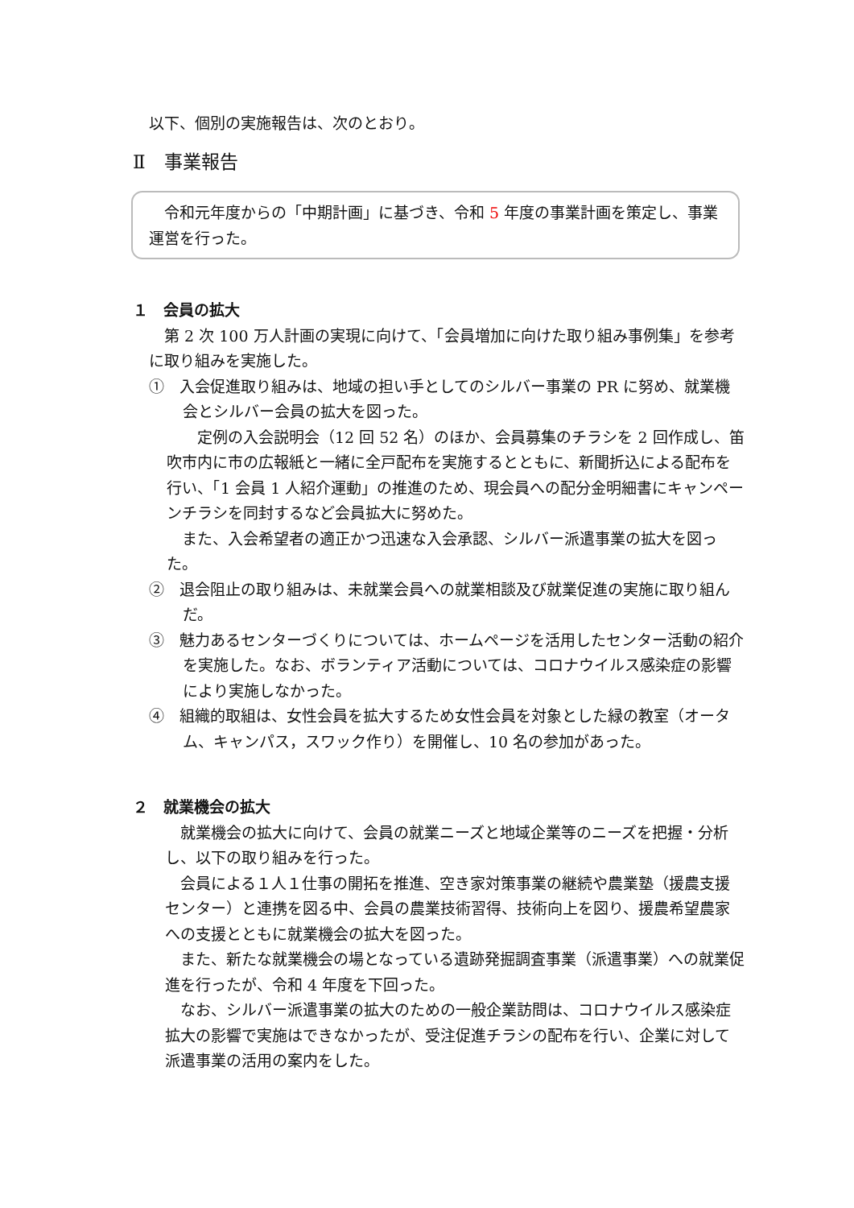以下、個別の実施報告は、次のとおり。
Ⅱ　事業報告
　令和元年度からの「中期計画」に基づき、令和 5 年度の事業計画を策定し、事業運営を行った。
１　会員の拡大
　第 2 次 100 万人計画の実現に向けて、「会員増加に向けた取り組み事例集」を参考に取り組みを実施した。
①　入会促進取り組みは、地域の担い手としてのシルバー事業の PR に努め、就業機会とシルバー会員の拡大を図った。
　　定例の入会説明会（12 回 52 名）のほか、会員募集のチラシを 2 回作成し、笛吹市内に市の広報紙と一緒に全戸配布を実施するとともに、新聞折込による配布を行い、「1 会員 1 人紹介運動」の推進のため、現会員への配分金明細書にキャンペーンチラシを同封するなど会員拡大に努めた。
　また、入会希望者の適正かつ迅速な入会承認、シルバー派遣事業の拡大を図った。
②　退会阻止の取り組みは、未就業会員への就業相談及び就業促進の実施に取り組んだ。
③　魅力あるセンターづくりについては、ホームページを活用したセンター活動の紹介を実施した。なお、ボランティア活動については、コロナウイルス感染症の影響により実施しなかった。
④　組織的取組は、女性会員を拡大するため女性会員を対象とした緑の教室（オータム、キャンパス，スワック作り）を開催し、10 名の参加があった。
２　就業機会の拡大
　就業機会の拡大に向けて、会員の就業ニーズと地域企業等のニーズを把握・分析し、以下の取り組みを行った。
　会員による１人１仕事の開拓を推進、空き家対策事業の継続や農業塾（援農支援センター）と連携を図る中、会員の農業技術習得、技術向上を図り、援農希望農家への支援とともに就業機会の拡大を図った。
　また、新たな就業機会の場となっている遺跡発掘調査事業（派遣事業）への就業促進を行ったが、令和 4 年度を下回った。
　なお、シルバー派遣事業の拡大のための一般企業訪問は、コロナウイルス感染症拡大の影響で実施はできなかったが、受注促進チラシの配布を行い、企業に対して派遣事業の活用の案内をした。